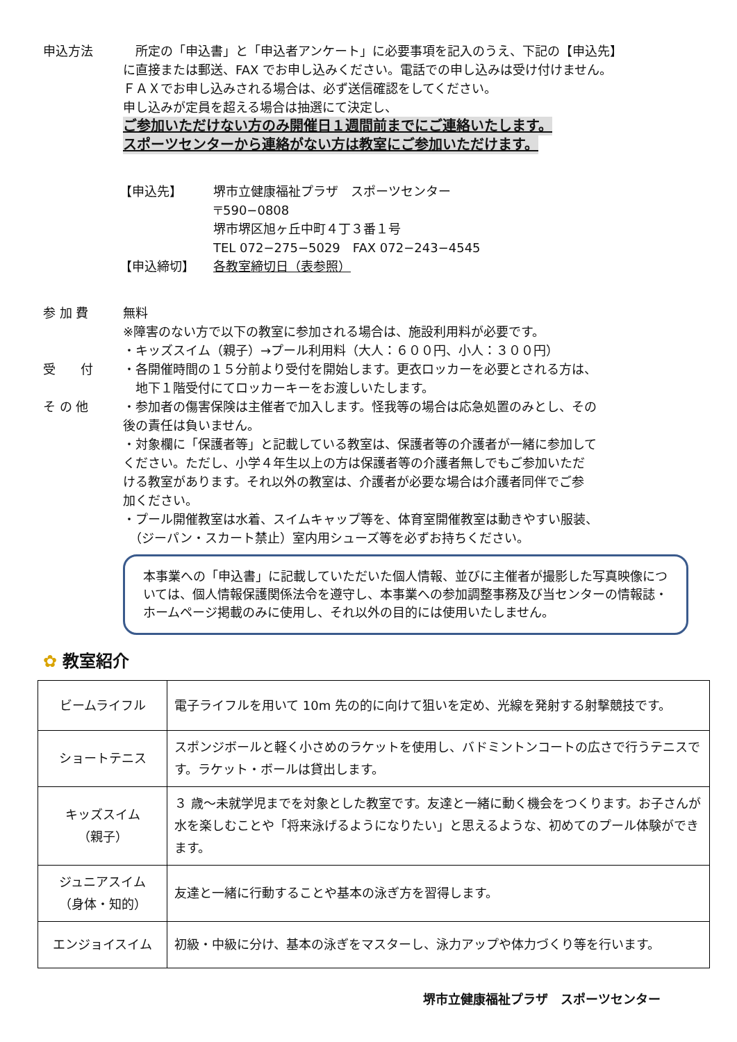申込方法 　所定の「申込書」と「申込者アンケート」に必要事項を記入のうえ、下記の【申込先】
に直接または郵送、FAX でお申し込みください。電話での申し込みは受け付けません。
ＦＡＸでお申し込みされる場合は、必ず送信確認をしてください。
申し込みが定員を超える場合は抽選にて決定し、
ご参加いただけない方のみ開催日１週間前までにご連絡いたします。
スポーツセンターから連絡がない方は教室にご参加いただけます。
【申込先】 堺市立健康福祉プラザ　スポーツセンター
〒590−0808
堺市堺区旭ヶ丘中町４丁３番１号
TEL 072−275−5029　FAX 072−243−4545
【申込締切】 各教室締切日（表参照）
参 加 費 無料
※障害のない方で以下の教室に参加される場合は、施設利用料が必要です。
・キッズスイム（親子）→プール利用料（大人：６００円、小人：３００円）
受　　付 ・各開催時間の１５分前より受付を開始します。更衣ロッカーを必要とされる方は、
　地下１階受付にてロッカーキーをお渡しいたします。
そ の 他 ・参加者の傷害保険は主催者で加入します。怪我等の場合は応急処置のみとし、その
後の責任は負いません。
・対象欄に「保護者等」と記載している教室は、保護者等の介護者が一緒に参加して
ください。ただし、小学４年生以上の方は保護者等の介護者無しでもご参加いただ
ける教室があります。それ以外の教室は、介護者が必要な場合は介護者同伴でご参
加ください。
・プール開催教室は水着、スイムキャップ等を、体育室開催教室は動きやすい服装、
　（ジーパン・スカート禁止）室内用シューズ等を必ずお持ちください。
本事業への「申込書」に記載していただいた個人情報、並びに主催者が撮影した写真映像については、個人情報保護関係法令を遵守し、本事業への参加調整事務及び当センターの情報誌・ホームページ掲載のみに使用し、それ以外の目的には使用いたしません。
✿ 教室紹介
| ビームライフル | 電子ライフルを用いて 10m 先の的に向けて狙いを定め、光線を発射する射撃競技です。 |
| ショートテニス | スポンジボールと軽く小さめのラケットを使用し、バドミントンコートの広さで行うテニスです。ラケット・ボールは貸出します。 |
| キッズスイム （親子） | ３ 歳～未就学児までを対象とした教室です。友達と一緒に動く機会をつくります。お子さんが水を楽しむことや「将来泳げるようになりたい」と思えるような、初めてのプール体験ができます。 |
| ジュニアスイム （身体・知的） | 友達と一緒に行動することや基本の泳ぎ方を習得します。 |
| エンジョイスイム | 初級・中級に分け、基本の泳ぎをマスターし、泳力アップや体力づくり等を行います。 |
堺市立健康福祉プラザ　スポーツセンター